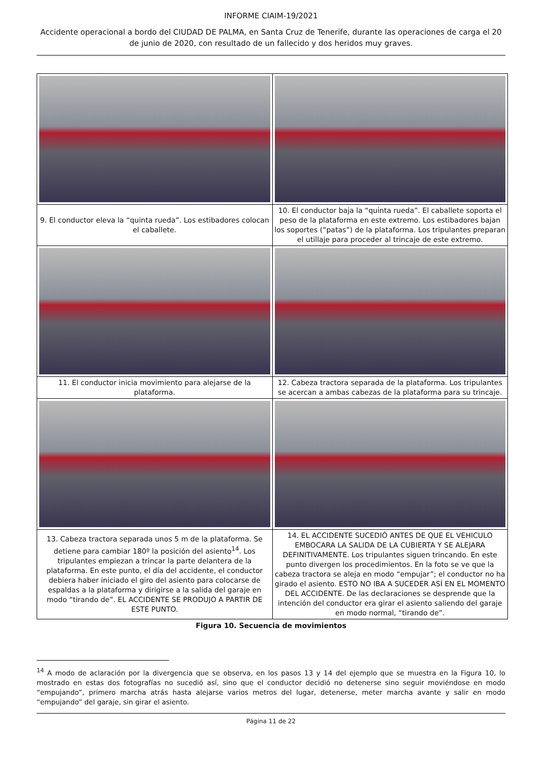INFORME CIAIM-19/2021
Accidente operacional a bordo del CIUDAD DE PALMA, en Santa Cruz de Tenerife, durante las operaciones de carga el 20 de junio de 2020, con resultado de un fallecido y dos heridos muy graves.
| 9. El conductor eleva la “quinta rueda”. Los estibadores colocan el caballete. | 10. El conductor baja la “quinta rueda”. El caballete soporta el peso de la plataforma en este extremo. Los estibadores bajan los soportes (“patas”) de la plataforma. Los tripulantes preparan el utillaje para proceder al trincaje de este extremo. |
| 11. El conductor inicia movimiento para alejarse de la plataforma. | 12. Cabeza tractora separada de la plataforma. Los tripulantes se acercan a ambas cabezas de la plataforma para su trincaje. |
| 13. Cabeza tractora separada unos 5 m de la plataforma. Se detiene para cambiar 180º la posición del asiento<sup>14</sup>. Los tripulantes empiezan a trincar la parte delantera de la plataforma. En este punto, el día del accidente, el conductor debiera haber iniciado el giro del asiento para colocarse de espaldas a la plataforma y dirigirse a la salida del garaje en modo “tirando de”. EL ACCIDENTE SE PRODUJO A PARTIR DE ESTE PUNTO. | 14. EL ACCIDENTE SUCEDIÓ ANTES DE QUE EL VEHICULO EMBOCARA LA SALIDA DE LA CUBIERTA Y SE ALEJARA DEFINITIVAMENTE. Los tripulantes siguen trincando. En este punto divergen los procedimientos. En la foto se ve que la cabeza tractora se aleja en modo “empujar”; el conductor no ha girado el asiento. ESTO NO IBA A SUCEDER ASÍ EN EL MOMENTO DEL ACCIDENTE. De las declaraciones se desprende que la intención del conductor era girar el asiento saliendo del garaje en modo normal, “tirando de”. |
Figura 10. Secuencia de movimientos
<sup>14</sup> A modo de aclaración por la divergencia que se observa, en los pasos 13 y 14 del ejemplo que se muestra en la Figura 10, lo mostrado en estas dos fotografías no sucedió así, sino que el conductor decidió no detenerse sino seguir moviéndose en modo “empujando”, primero marcha atrás hasta alejarse varios metros del lugar, detenerse, meter marcha avante y salir en modo “empujando” del garaje, sin girar el asiento.
Página 11 de 22